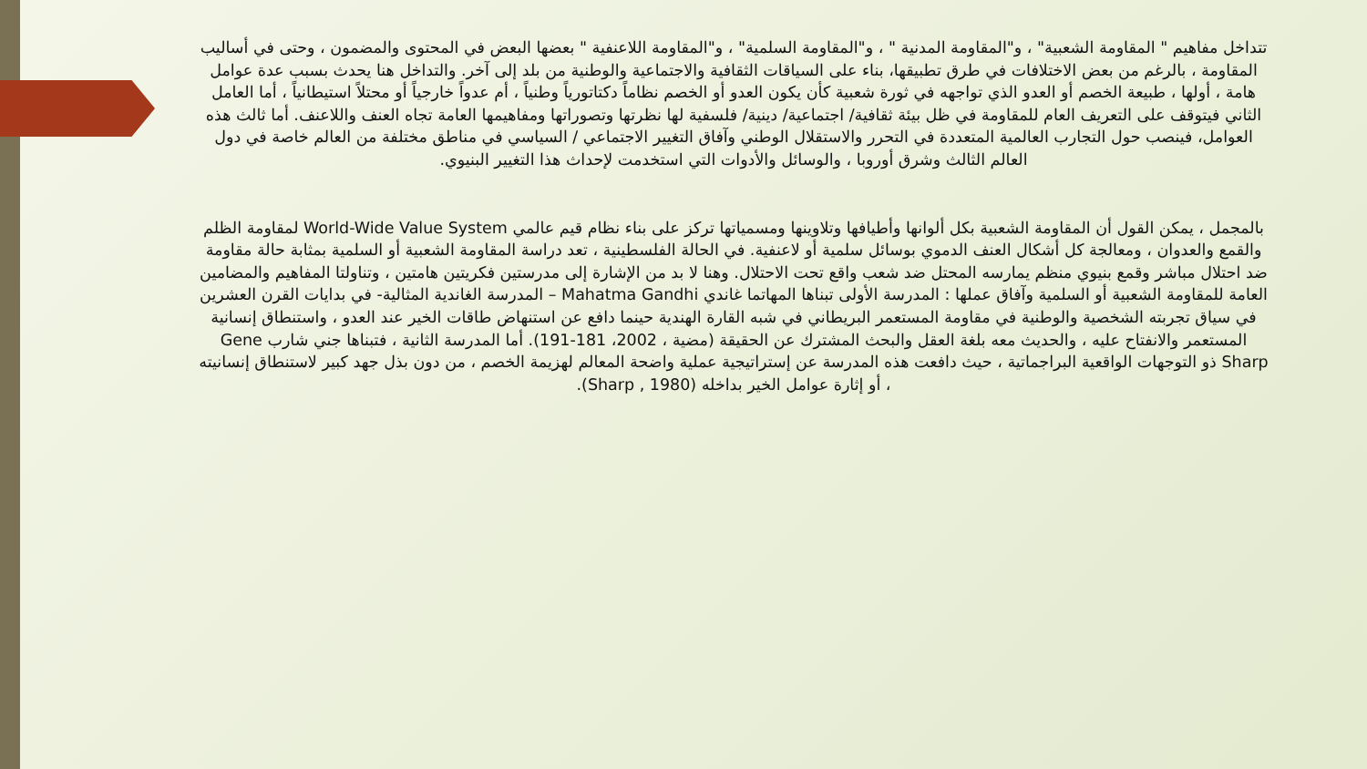تتداخل مفاهيم " المقاومة الشعبية" ، و"المقاومة المدنية " ، و"المقاومة السلمية" ، و"المقاومة اللاعنفية " بعضها البعض في المحتوى والمضمون ، وحتى في أساليب المقاومة ، بالرغم من بعض الاختلافات في طرق تطبيقها، بناء على السياقات الثقافية والاجتماعية والوطنية من بلد إلى آخر. والتداخل هنا يحدث بسبب عدة عوامل هامة ، أولها ، طبيعة الخصم أو العدو الذي تواجهه في ثورة شعبية كأن يكون العدو أو الخصم نظاماً دكتاتورياً وطنياً ، أم عدواً خارجياً أو محتلاً استيطانياً ، أما العامل الثاني فيتوقف على التعريف العام للمقاومة في ظل بيئة ثقافية/ اجتماعية/ دينية/ فلسفية لها نظرتها وتصوراتها ومفاهيمها العامة تجاه العنف واللاعنف. أما ثالث هذه العوامل، فينصب حول التجارب العالمية المتعددة في التحرر والاستقلال الوطني وآفاق التغيير الاجتماعي / السياسي في مناطق مختلفة من العالم خاصة في دول العالم الثالث وشرق أوروبا ، والوسائل والأدوات التي استخدمت لإحداث هذا التغيير البنيوي.
بالمجمل ، يمكن القول أن المقاومة الشعبية بكل ألوانها وأطيافها وتلاوينها ومسمياتها تركز على بناء نظام قيم عالمي World-Wide Value System لمقاومة الظلم والقمع والعدوان ، ومعالجة كل أشكال العنف الدموي بوسائل سلمية أو لاعنفية. في الحالة الفلسطينية ، تعد دراسة المقاومة الشعبية أو السلمية بمثابة حالة مقاومة ضد احتلال مباشر وقمع بنيوي منظم يمارسه المحتل ضد شعب واقع تحت الاحتلال. وهنا لا بد من الإشارة إلى مدرستين فكريتين هامتين ، وتناولتا المفاهيم والمضامين العامة للمقاومة الشعبية أو السلمية وآفاق عملها : المدرسة الأولى تبناها المهاتما غاندي Mahatma Gandhi – المدرسة الغاندية المثالية- في بدايات القرن العشرين في سياق تجربته الشخصية والوطنية في مقاومة المستعمر البريطاني في شبه القارة الهندية حينما دافع عن استنهاض طاقات الخير عند العدو ، واستنطاق إنسانية المستعمر والانفتاح عليه ، والحديث معه بلغة العقل والبحث المشترك عن الحقيقة (مضية ، 2002، 181-191). أما المدرسة الثانية ، فتبناها جني شارب Gene Sharp ذو التوجهات الواقعية البراجماتية ، حيث دافعت هذه المدرسة عن إستراتيجية عملية واضحة المعالم لهزيمة الخصم ، من دون بذل جهد كبير لاستنطاق إنسانيته ، أو إثارة عوامل الخير بداخله (Sharp , 1980).